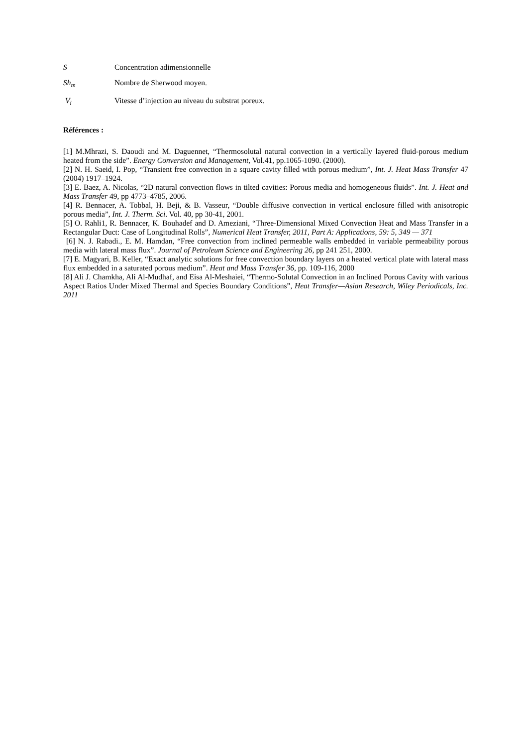S Concentration adimensionnelle
Sh<sub>m</sub> Nombre de Sherwood moyen.
V<sub>i</sub> Vitesse d’injection au niveau du substrat poreux.
Références :
[1] M.Mhrazi, S. Daoudi and M. Daguennet, “Thermosolutal natural convection in a vertically layered fluid-porous medium heated from the side”. Energy Conversion and Management, Vol.41, pp.1065-1090. (2000).
[2] N. H. Saeid, I. Pop, “Transient free convection in a square cavity filled with porous medium”, Int. J. Heat Mass Transfer 47 (2004) 1917–1924.
[3] E. Baez, A. Nicolas, “2D natural convection flows in tilted cavities: Porous media and homogeneous fluids”. Int. J. Heat and Mass Transfer 49, pp 4773–4785, 2006.
[4] R. Bennacer, A. Tobbal, H. Beji, & B. Vasseur, “Double diffusive convection in vertical enclosure filled with anisotropic porous media”, Int. J. Therm. Sci. Vol. 40, pp 30-41, 2001.
[5] O. Rahli1, R. Bennacer, K. Bouhadef and D. Ameziani, “Three-Dimensional Mixed Convection Heat and Mass Transfer in a Rectangular Duct: Case of Longitudinal Rolls”, Numerical Heat Transfer, 2011, Part A: Applications, 59: 5, 349 — 371
[6] N. J. Rabadi., E. M. Hamdan, “Free convection from inclined permeable walls embedded in variable permeability porous media with lateral mass flux”. Journal of Petroleum Science and Engineering 26, pp 241 251, 2000.
[7] E. Magyari, B. Keller, “Exact analytic solutions for free convection boundary layers on a heated vertical plate with lateral mass flux embedded in a saturated porous medium”. Heat and Mass Transfer 36, pp. 109-116, 2000
[8] Ali J. Chamkha, Ali Al-Mudhaf, and Eisa Al-Meshaiei, “Thermo-Solutal Convection in an Inclined Porous Cavity with various Aspect Ratios Under Mixed Thermal and Species Boundary Conditions”, Heat Transfer—Asian Research, Wiley Periodicals, Inc. 2011